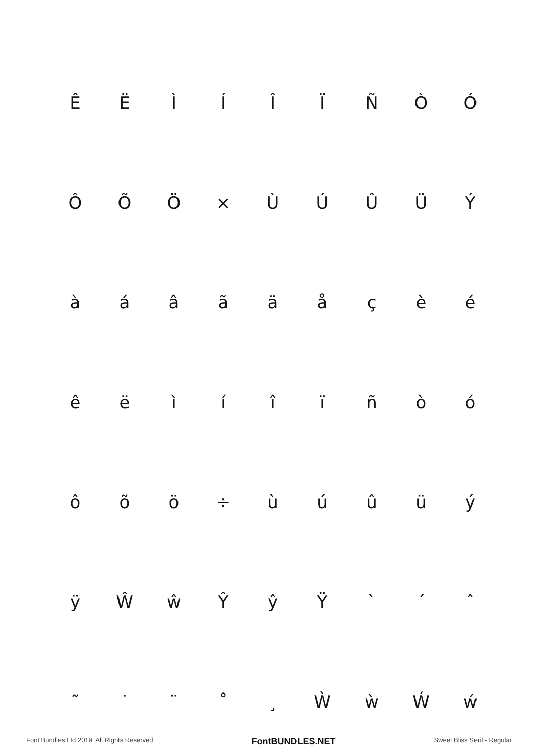| Ê | Ë | Ì | Í | Î | Ï | Ñ | Ò | Ó |
| Ô | Õ | Ö | × | Ù | Ú | Û | Ü | Ý |
| à | á | â | ã | ä | å | ç | è | é |
| ê | ë | ì | í | î | ï | ñ | ò | ó |
| ô | õ | ö | ÷ | ù | ú | û | ü | ý |
| ÿ | Ŵ | ŵ | Ŷ | ŷ | Ÿ | ˋ | ˊ | ˆ |
| ˜ | ˙ | ¨ | ˚ | ¸ | Ẁ | ẁ | Ẃ | ẃ |
Font Bundles Ltd 2019. All Rights Reserved FontBUNDLES.NET Sweet Bliss Serif - Regular